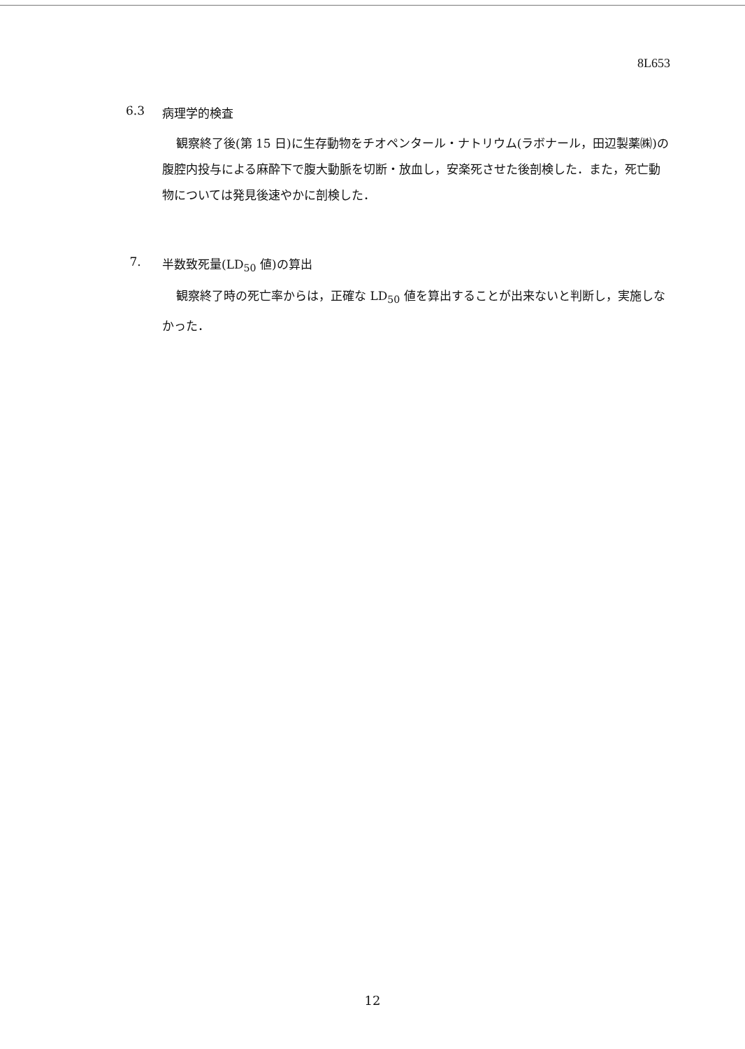8L653
6.3 病理学的検査
観察終了後(第 15 日)に生存動物をチオペンタール・ナトリウム(ラボナール，田辺製薬㈱)の腹腔内投与による麻酔下で腹大動脈を切断・放血し，安楽死させた後剖検した．また，死亡動物については発見後速やかに剖検した．
7. 半数致死量(LD<sub>50</sub> 値)の算出
観察終了時の死亡率からは，正確な LD<sub>50</sub> 値を算出することが出来ないと判断し，実施しなかった．
12